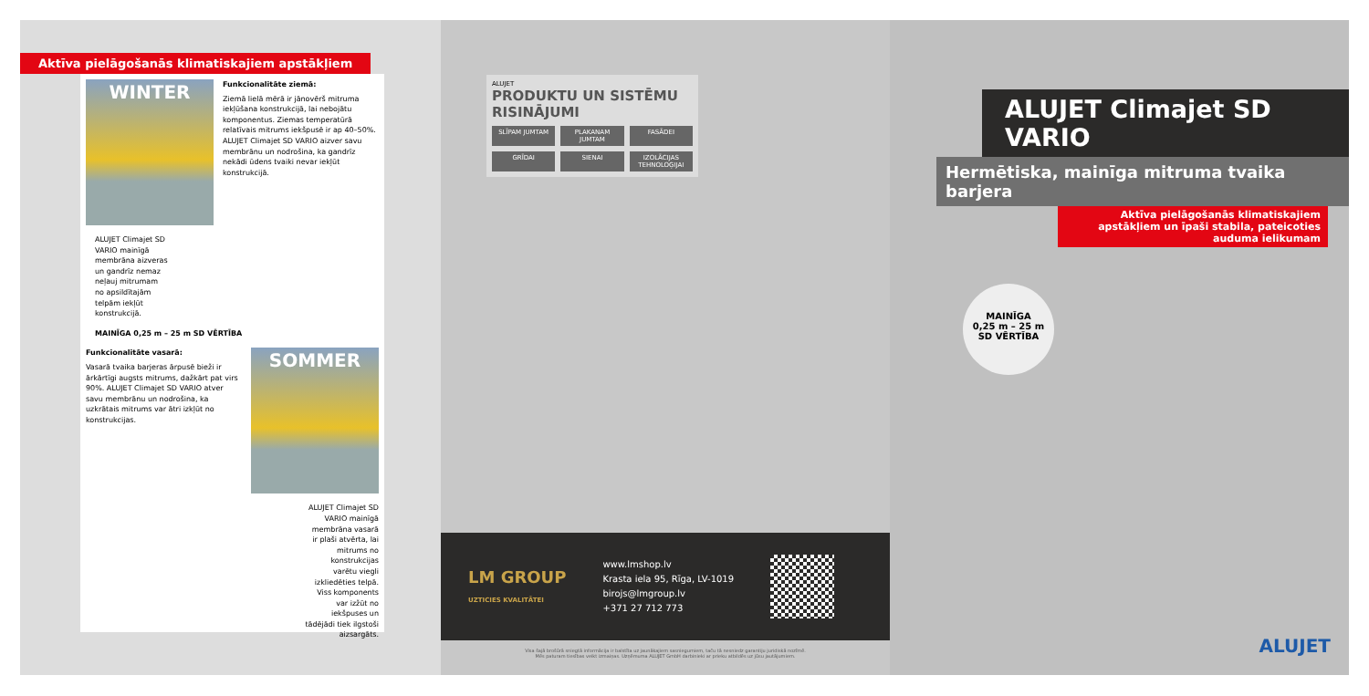Aktīva pielāgošanās klimatiskajiem apstākļiem
WINTER
Funkcionalitāte ziemā:
Ziemā lielā mērā ir jānovērš mitruma iekļūšana konstrukcijā, lai nebojātu komponentus. Ziemas temperatūrā relatīvais mitrums iekšpusē ir ap 40–50%. ALUJET Climajet SD VARIO aizver savu membrānu un nodrošina, ka gandrīz nekādi ūdens tvaiki nevar iekļūt konstrukcijā.
ALUJET Climajet SD VARIO mainīgā membrāna aizveras un gandrīz nemaz neļauj mitrumam no apsildītajām telpām iekļūt konstrukcijā.
MAINĪGA 0,25 m – 25 m SD VĒRTĪBA
Funkcionalitāte vasarā:
Vasarā tvaika barjeras ārpusē bieži ir ārkārtīgi augsts mitrums, dažkārt pat virs 90%. ALUJET Climajet SD VARIO atver savu membrānu un nodrošina, ka uzkrātais mitrums var ātri izkļūt no konstrukcijas.
SOMMER
ALUJET Climajet SD VARIO mainīgā membrāna vasarā ir plaši atvērta, lai mitrums no konstrukcijas varētu viegli izkliedēties telpā. Viss komponents var izžūt no iekšpuses un tādējādi tiek ilgstoši aizsargāts.
ALUJET
PRODUKTU UN SISTĒMU RISINĀJUMI
SLĪPAM JUMTAM PLAKANAM JUMTAM FASĀDEI GRĪDAI SIENAI IZOLĀCIJAS TEHNOLOĢIJAI
LM GROUP
UZTICIES KVALITĀTEI
www.lmshop.lv
Krasta iela 95, Rīga, LV-1019
birojs@lmgroup.lv
+371 27 712 773
Visa šajā brošūrā sniegtā informācija ir balstīta uz jaunākajiem sasniegumiem, taču tā nesniedz garantiju juridiskā nozīmē.
Mēs paturam tiesības veikt izmaiņas. Uzņēmuma ALUJET GmbH darbinieki ar prieku atbildēs uz jūsu jautājumiem.
ALUJET Climajet SD VARIO
Hermētiska, mainīga mitruma tvaika barjera
Aktīva pielāgošanās klimatiskajiem apstākļiem un īpaši stabila, pateicoties auduma ielikumam
MAINĪGA
0,25 m – 25 m
SD VĒRTĪBA
ALUJET